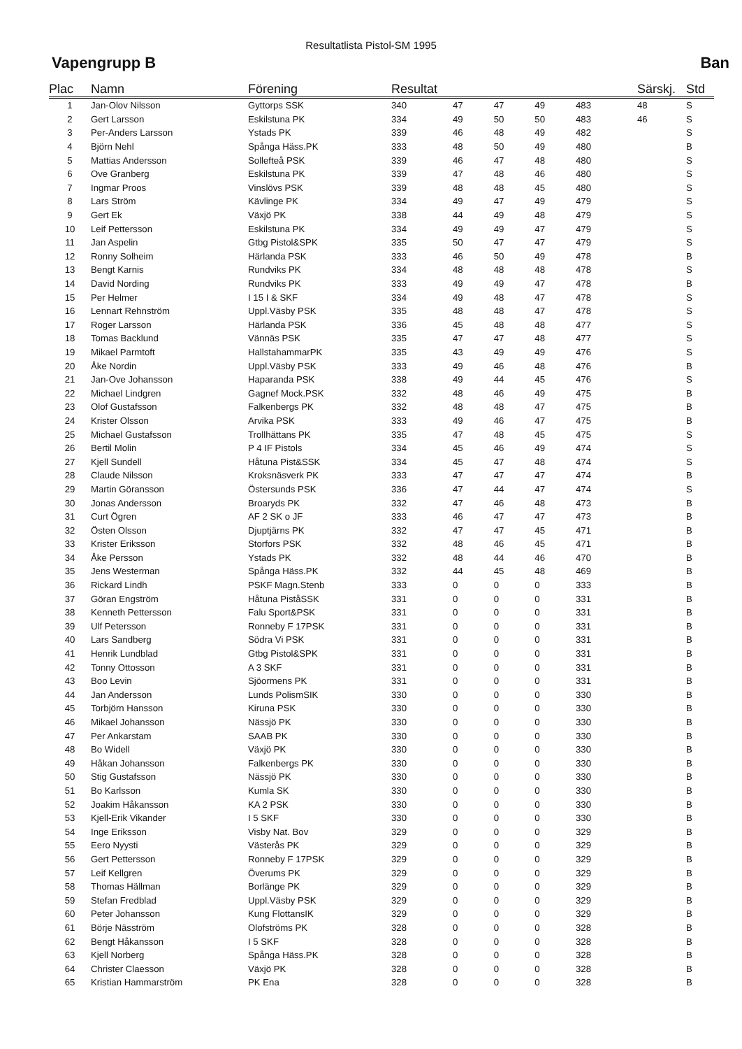Resultatlista Pistol-SM 1995
Vapengrupp B Ban
| Plac | Namn | Förening | Resultat | | | | | | Särskj. | Std |
| --- | --- | --- | --- | --- | --- | --- | --- | --- | --- | --- |
| 1 | Jan-Olov Nilsson | Gyttorps SSK | 340 | 47 | 47 | 49 | | 483 | 48 | S |
| 2 | Gert Larsson | Eskilstuna PK | 334 | 49 | 50 | 50 | | 483 | 46 | S |
| 3 | Per-Anders Larsson | Ystads PK | 339 | 46 | 48 | 49 | | 482 | | S |
| 4 | Björn Nehl | Spånga Häss.PK | 333 | 48 | 50 | 49 | | 480 | | B |
| 5 | Mattias Andersson | Sollefteå PSK | 339 | 46 | 47 | 48 | | 480 | | S |
| 6 | Ove Granberg | Eskilstuna PK | 339 | 47 | 48 | 46 | | 480 | | S |
| 7 | Ingmar Proos | Vinslövs PSK | 339 | 48 | 48 | 45 | | 480 | | S |
| 8 | Lars Ström | Kävlinge PK | 334 | 49 | 47 | 49 | | 479 | | S |
| 9 | Gert Ek | Växjö PK | 338 | 44 | 49 | 48 | | 479 | | S |
| 10 | Leif Pettersson | Eskilstuna PK | 334 | 49 | 49 | 47 | | 479 | | S |
| 11 | Jan Aspelin | Gtbg Pistol&SPK | 335 | 50 | 47 | 47 | | 479 | | S |
| 12 | Ronny Solheim | Härlanda PSK | 333 | 46 | 50 | 49 | | 478 | | B |
| 13 | Bengt Karnis | Rundviks PK | 334 | 48 | 48 | 48 | | 478 | | S |
| 14 | David Nording | Rundviks PK | 333 | 49 | 49 | 47 | | 478 | | B |
| 15 | Per Helmer | I 15 I & SKF | 334 | 49 | 48 | 47 | | 478 | | S |
| 16 | Lennart Rehnström | Uppl.Väsby PSK | 335 | 48 | 48 | 47 | | 478 | | S |
| 17 | Roger Larsson | Härlanda PSK | 336 | 45 | 48 | 48 | | 477 | | S |
| 18 | Tomas Backlund | Vännäs PSK | 335 | 47 | 47 | 48 | | 477 | | S |
| 19 | Mikael Parmtoft | HallstahammarPK | 335 | 43 | 49 | 49 | | 476 | | S |
| 20 | Åke Nordin | Uppl.Väsby PSK | 333 | 49 | 46 | 48 | | 476 | | B |
| 21 | Jan-Ove Johansson | Haparanda PSK | 338 | 49 | 44 | 45 | | 476 | | S |
| 22 | Michael Lindgren | Gagnef Mock.PSK | 332 | 48 | 46 | 49 | | 475 | | B |
| 23 | Olof Gustafsson | Falkenbergs PK | 332 | 48 | 48 | 47 | | 475 | | B |
| 24 | Krister Olsson | Arvika PSK | 333 | 49 | 46 | 47 | | 475 | | B |
| 25 | Michael Gustafsson | Trollhättans PK | 335 | 47 | 48 | 45 | | 475 | | S |
| 26 | Bertil Molin | P 4 IF Pistols | 334 | 45 | 46 | 49 | | 474 | | S |
| 27 | Kjell Sundell | Håtuna Pist&SSK | 334 | 45 | 47 | 48 | | 474 | | S |
| 28 | Claude Nilsson | Kroksnäsverk PK | 333 | 47 | 47 | 47 | | 474 | | B |
| 29 | Martin Göransson | Östersunds PSK | 336 | 47 | 44 | 47 | | 474 | | S |
| 30 | Jonas Andersson | Broaryds PK | 332 | 47 | 46 | 48 | | 473 | | B |
| 31 | Curt Ögren | AF 2 SK o JF | 333 | 46 | 47 | 47 | | 473 | | B |
| 32 | Östen Olsson | Djuptjärns PK | 332 | 47 | 47 | 45 | | 471 | | B |
| 33 | Krister Eriksson | Storfors PSK | 332 | 48 | 46 | 45 | | 471 | | B |
| 34 | Åke Persson | Ystads PK | 332 | 48 | 44 | 46 | | 470 | | B |
| 35 | Jens Westerman | Spånga Häss.PK | 332 | 44 | 45 | 48 | | 469 | | B |
| 36 | Rickard Lindh | PSKF Magn.Stenb | 333 | 0 | 0 | 0 | | 333 | | B |
| 37 | Göran Engström | Håtuna PiståSSK | 331 | 0 | 0 | 0 | | 331 | | B |
| 38 | Kenneth Pettersson | Falu Sport&PSK | 331 | 0 | 0 | 0 | | 331 | | B |
| 39 | Ulf Petersson | Ronneby F 17PSK | 331 | 0 | 0 | 0 | | 331 | | B |
| 40 | Lars Sandberg | Södra Vi PSK | 331 | 0 | 0 | 0 | | 331 | | B |
| 41 | Henrik Lundblad | Gtbg Pistol&SPK | 331 | 0 | 0 | 0 | | 331 | | B |
| 42 | Tonny Ottosson | A 3 SKF | 331 | 0 | 0 | 0 | | 331 | | B |
| 43 | Boo Levin | Sjöormens PK | 331 | 0 | 0 | 0 | | 331 | | B |
| 44 | Jan Andersson | Lunds PolismSIK | 330 | 0 | 0 | 0 | | 330 | | B |
| 45 | Torbjörn Hansson | Kiruna PSK | 330 | 0 | 0 | 0 | | 330 | | B |
| 46 | Mikael Johansson | Nässjö PK | 330 | 0 | 0 | 0 | | 330 | | B |
| 47 | Per Ankarstam | SAAB PK | 330 | 0 | 0 | 0 | | 330 | | B |
| 48 | Bo Widell | Växjö PK | 330 | 0 | 0 | 0 | | 330 | | B |
| 49 | Håkan Johansson | Falkenbergs PK | 330 | 0 | 0 | 0 | | 330 | | B |
| 50 | Stig Gustafsson | Nässjö PK | 330 | 0 | 0 | 0 | | 330 | | B |
| 51 | Bo Karlsson | Kumla SK | 330 | 0 | 0 | 0 | | 330 | | B |
| 52 | Joakim Håkansson | KA 2 PSK | 330 | 0 | 0 | 0 | | 330 | | B |
| 53 | Kjell-Erik Vikander | I 5 SKF | 330 | 0 | 0 | 0 | | 330 | | B |
| 54 | Inge Eriksson | Visby Nat. Bov | 329 | 0 | 0 | 0 | | 329 | | B |
| 55 | Eero Nyysti | Västerås PK | 329 | 0 | 0 | 0 | | 329 | | B |
| 56 | Gert Pettersson | Ronneby F 17PSK | 329 | 0 | 0 | 0 | | 329 | | B |
| 57 | Leif Kellgren | Överums PK | 329 | 0 | 0 | 0 | | 329 | | B |
| 58 | Thomas Hällman | Borlänge PK | 329 | 0 | 0 | 0 | | 329 | | B |
| 59 | Stefan Fredblad | Uppl.Väsby PSK | 329 | 0 | 0 | 0 | | 329 | | B |
| 60 | Peter Johansson | Kung FlottansIK | 329 | 0 | 0 | 0 | | 329 | | B |
| 61 | Börje Näsström | Olofströms PK | 328 | 0 | 0 | 0 | | 328 | | B |
| 62 | Bengt Håkansson | I 5 SKF | 328 | 0 | 0 | 0 | | 328 | | B |
| 63 | Kjell Norberg | Spånga Häss.PK | 328 | 0 | 0 | 0 | | 328 | | B |
| 64 | Christer Claesson | Växjö PK | 328 | 0 | 0 | 0 | | 328 | | B |
| 65 | Kristian Hammarström | PK Ena | 328 | 0 | 0 | 0 | | 328 | | B |